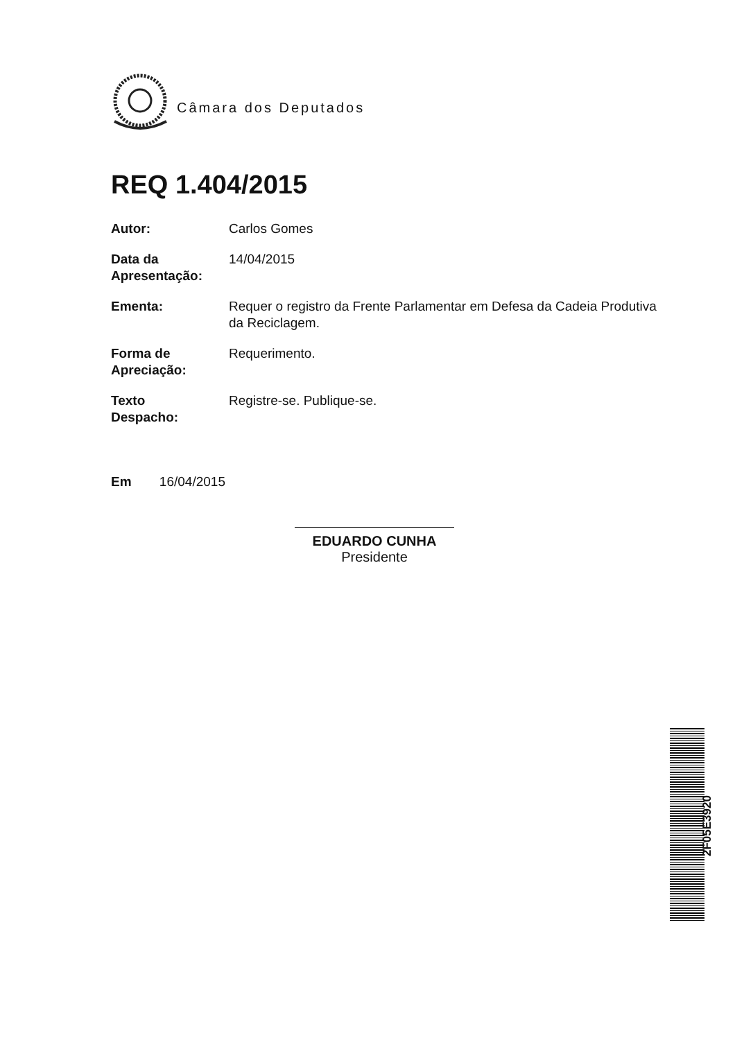Câmara dos Deputados
REQ 1.404/2015
| Autor: | Carlos Gomes |
| Data da Apresentação: | 14/04/2015 |
| Ementa: | Requer o registro da Frente Parlamentar em Defesa da Cadeia Produtiva da Reciclagem. |
| Forma de Apreciação: | Requerimento. |
| Texto Despacho: | Registre-se. Publique-se. |
Em 16/04/2015
EDUARDO CUNHA
Presidente
2F05E3920